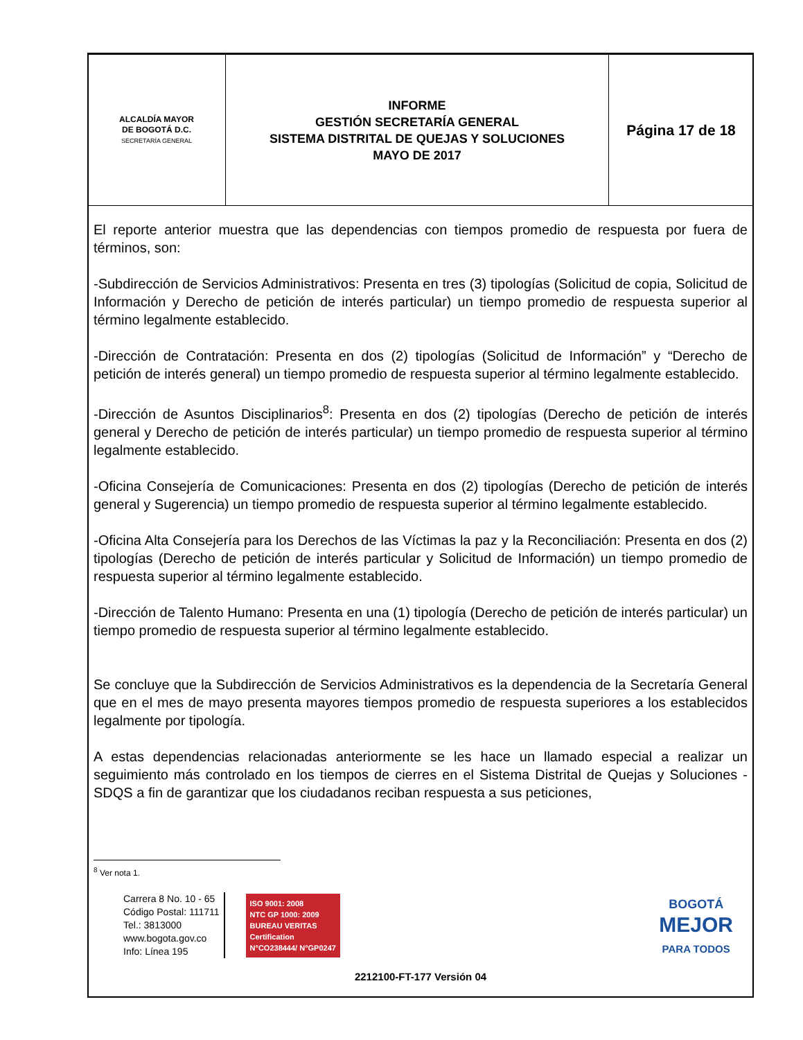| ALCALDÍA MAYOR DE BOGOTÁ D.C. SECRETARÍA GENERAL | INFORME GESTIÓN SECRETARÍA GENERAL SISTEMA DISTRITAL DE QUEJAS Y SOLUCIONES MAYO DE 2017 | Página 17 de 18 |
El reporte anterior muestra que las dependencias con tiempos promedio de respuesta por fuera de términos, son:
-Subdirección de Servicios Administrativos: Presenta en tres (3) tipologías (Solicitud de copia, Solicitud de Información y Derecho de petición de interés particular) un tiempo promedio de respuesta superior al término legalmente establecido.
-Dirección de Contratación: Presenta en dos (2) tipologías (Solicitud de Información” y “Derecho de petición de interés general) un tiempo promedio de respuesta superior al término legalmente establecido.
-Dirección de Asuntos Disciplinarios<sup>8</sup>: Presenta en dos (2) tipologías (Derecho de petición de interés general y Derecho de petición de interés particular) un tiempo promedio de respuesta superior al término legalmente establecido.
-Oficina Consejería de Comunicaciones: Presenta en dos (2) tipologías (Derecho de petición de interés general y Sugerencia) un tiempo promedio de respuesta superior al término legalmente establecido.
-Oficina Alta Consejería para los Derechos de las Víctimas la paz y la Reconciliación: Presenta en dos (2) tipologías (Derecho de petición de interés particular y Solicitud de Información) un tiempo promedio de respuesta superior al término legalmente establecido.
-Dirección de Talento Humano: Presenta en una (1) tipología (Derecho de petición de interés particular) un tiempo promedio de respuesta superior al término legalmente establecido.
Se concluye que la Subdirección de Servicios Administrativos es la dependencia de la Secretaría General que en el mes de mayo presenta mayores tiempos promedio de respuesta superiores a los establecidos legalmente por tipología.
A estas dependencias relacionadas anteriormente se les hace un llamado especial a realizar un seguimiento más controlado en los tiempos de cierres en el Sistema Distrital de Quejas y Soluciones - SDQS a fin de garantizar que los ciudadanos reciban respuesta a sus peticiones,
<sup>8</sup> Ver nota 1.
Carrera 8 No. 10 - 65
Código Postal: 111711
Tel.: 3813000
www.bogota.gov.co
Info: Línea 195
ISO 9001: 2008
NTC GP 1000: 2009
BUREAU VERITAS
Certification
N°CO238444/ N°GP0247
BOGOTÁ
MEJOR
PARA TODOS
2212100-FT-177 Versión 04